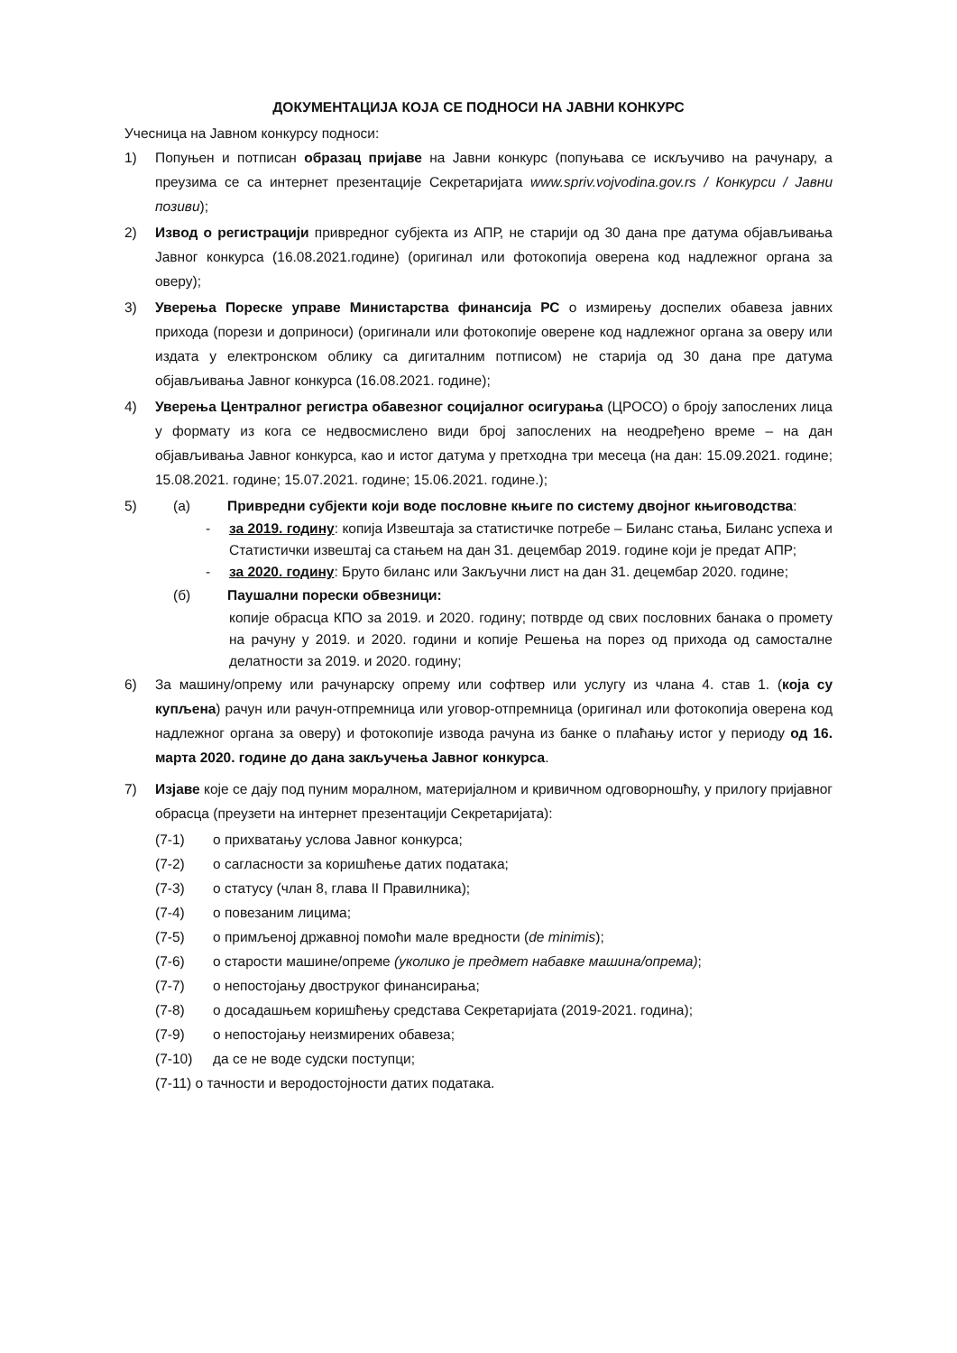ДОКУМЕНТАЦИЈА КОЈА СЕ ПОДНОСИ НА ЈАВНИ КОНКУРС
Учесница на Јавном конкурсу подноси:
1) Попуњен и потписан образац пријаве на Јавни конкурс (попуњава се искључиво на рачунару, а преузима се са интернет презентације Секретаријата www.spriv.vojvodina.gov.rs / Конкурси / Јавни позиви);
2) Извод о регистрацији привредног субјекта из АПР, не старији од 30 дана пре датума објављивања Јавног конкурса (16.08.2021.године) (оригинал или фотокопија оверена код надлежног органа за оверу);
3) Уверења Пореске управе Министарства финансија РС о измирењу доспелих обавеза јавних прихода (порези и доприноси) (оригинали или фотокопије оверене код надлежног органа за оверу или издата у електронском облику са дигиталним потписом) не старија од 30 дана пре датума објављивања Јавног конкурса (16.08.2021. године);
4) Уверења Централног регистра обавезног социјалног осигурања (ЦРОСО) о броју запослених лица у формату из кога се недвосмислено види број запослених на неодређено време – на дан објављивања Јавног конкурса, као и истог датума у претходна три месеца (на дан: 15.09.2021. године; 15.08.2021. године; 15.07.2021. године; 15.06.2021. године.);
5) (а) Привредни субјекти који воде пословне књиге по систему двојног књиговодства:
- за 2019. годину: копија Извештаја за статистичке потребе – Биланс стања, Биланс успеха и Статистички извештај са стањем на дан 31. децембар 2019. године који је предат АПР;
- за 2020. годину: Бруто биланс или Закључни лист на дан 31. децембар 2020. године;
(б) Паушални порески обвезници:
копије обрасца КПО за 2019. и 2020. годину; потврде од свих пословних банака о промету на рачуну у 2019. и 2020. години и копије Решења на порез од прихода од самосталне делатности за 2019. и 2020. годину;
6) За машину/опрему или рачунарску опрему или софтвер или услугу из члана 4. став 1. (која су купљена) рачун или рачун-отпремница или уговор-отпремница (оригинал или фотокопија оверена код надлежног органа за оверу) и фотокопије извода рачуна из банке о плаћању истог у периоду од 16. марта 2020. године до дана закључења Јавног конкурса.
7) Изјаве које се дају под пуним моралном, материјалном и кривичном одговорношћу, у прилогу пријавног обрасца (преузети на интернет презентацији Секретаријата):
(7-1) о прихватању услова Јавног конкурса;
(7-2) о сагласности за коришћење датих података;
(7-3) о статусу (члан 8, глава II Правилника);
(7-4) о повезаним лицима;
(7-5) о примљеној државној помоћи мале вредности (de minimis);
(7-6) о старости машине/опреме (уколико је предмет набавке машина/опрема);
(7-7) о непостојању двоструког финансирања;
(7-8) о досадашњем коришћењу средстава Секретаријата (2019-2021. година);
(7-9) о непостојању неизмирених обавеза;
(7-10) да се не воде судски поступци;
(7-11) о тачности и веродостојности датих података.